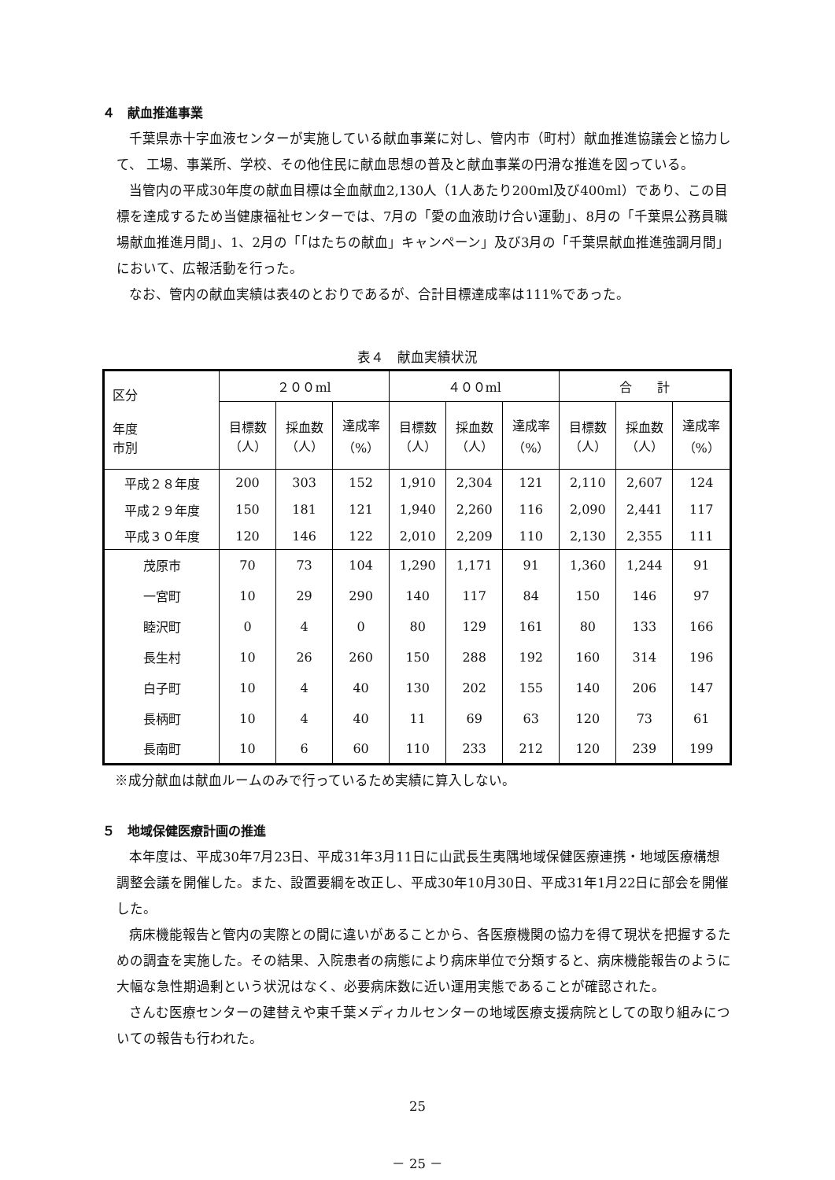４　献血推進事業
千葉県赤十字血液センターが実施している献血事業に対し、管内市（町村）献血推進協議会と協力して、 工場、事業所、学校、その他住民に献血思想の普及と献血事業の円滑な推進を図っている。
当管内の平成30年度の献血目標は全血献血2,130人（1人あたり200ml及び400ml）であり、この目標を達成するため当健康福祉センターでは、7月の「愛の血液助け合い運動」、8月の「千葉県公務員職場献血推進月間」、1、2月の「「はたちの献血」キャンペーン」及び3月の「千葉県献血推進強調月間」において、広報活動を行った。
なお、管内の献血実績は表4のとおりであるが、合計目標達成率は111%であった。
表４　献血実績状況
| 区分 年度 市別 | ２００ml | | | ４００ml | | | 合 計 | | |
| --- | --- | --- | --- | --- | --- | --- | --- | --- | --- |
| | 目標数 （人） | 採血数 （人） | 達成率 （%） | 目標数 （人） | 採血数 （人） | 達成率 （%） | 目標数 （人） | 採血数 （人） | 達成率 （%） |
| 平成２８年度 | 200 | 303 | 152 | 1,910 | 2,304 | 121 | 2,110 | 2,607 | 124 |
| 平成２９年度 | 150 | 181 | 121 | 1,940 | 2,260 | 116 | 2,090 | 2,441 | 117 |
| 平成３０年度 | 120 | 146 | 122 | 2,010 | 2,209 | 110 | 2,130 | 2,355 | 111 |
| 茂原市 | 70 | 73 | 104 | 1,290 | 1,171 | 91 | 1,360 | 1,244 | 91 |
| 一宮町 | 10 | 29 | 290 | 140 | 117 | 84 | 150 | 146 | 97 |
| 睦沢町 | 0 | 4 | 0 | 80 | 129 | 161 | 80 | 133 | 166 |
| 長生村 | 10 | 26 | 260 | 150 | 288 | 192 | 160 | 314 | 196 |
| 白子町 | 10 | 4 | 40 | 130 | 202 | 155 | 140 | 206 | 147 |
| 長柄町 | 10 | 4 | 40 | 11 | 69 | 63 | 120 | 73 | 61 |
| 長南町 | 10 | 6 | 60 | 110 | 233 | 212 | 120 | 239 | 199 |
※成分献血は献血ルームのみで行っているため実績に算入しない。
５　地域保健医療計画の推進
本年度は、平成30年7月23日、平成31年3月11日に山武長生夷隅地域保健医療連携・地域医療構想調整会議を開催した。また、設置要綱を改正し、平成30年10月30日、平成31年1月22日に部会を開催した。
病床機能報告と管内の実際との間に違いがあることから、各医療機関の協力を得て現状を把握するための調査を実施した。その結果、入院患者の病態により病床単位で分類すると、病床機能報告のように大幅な急性期過剰という状況はなく、必要病床数に近い運用実態であることが確認された。
さんむ医療センターの建替えや東千葉メディカルセンターの地域医療支援病院としての取り組みについての報告も行われた。
25
－ 25 －